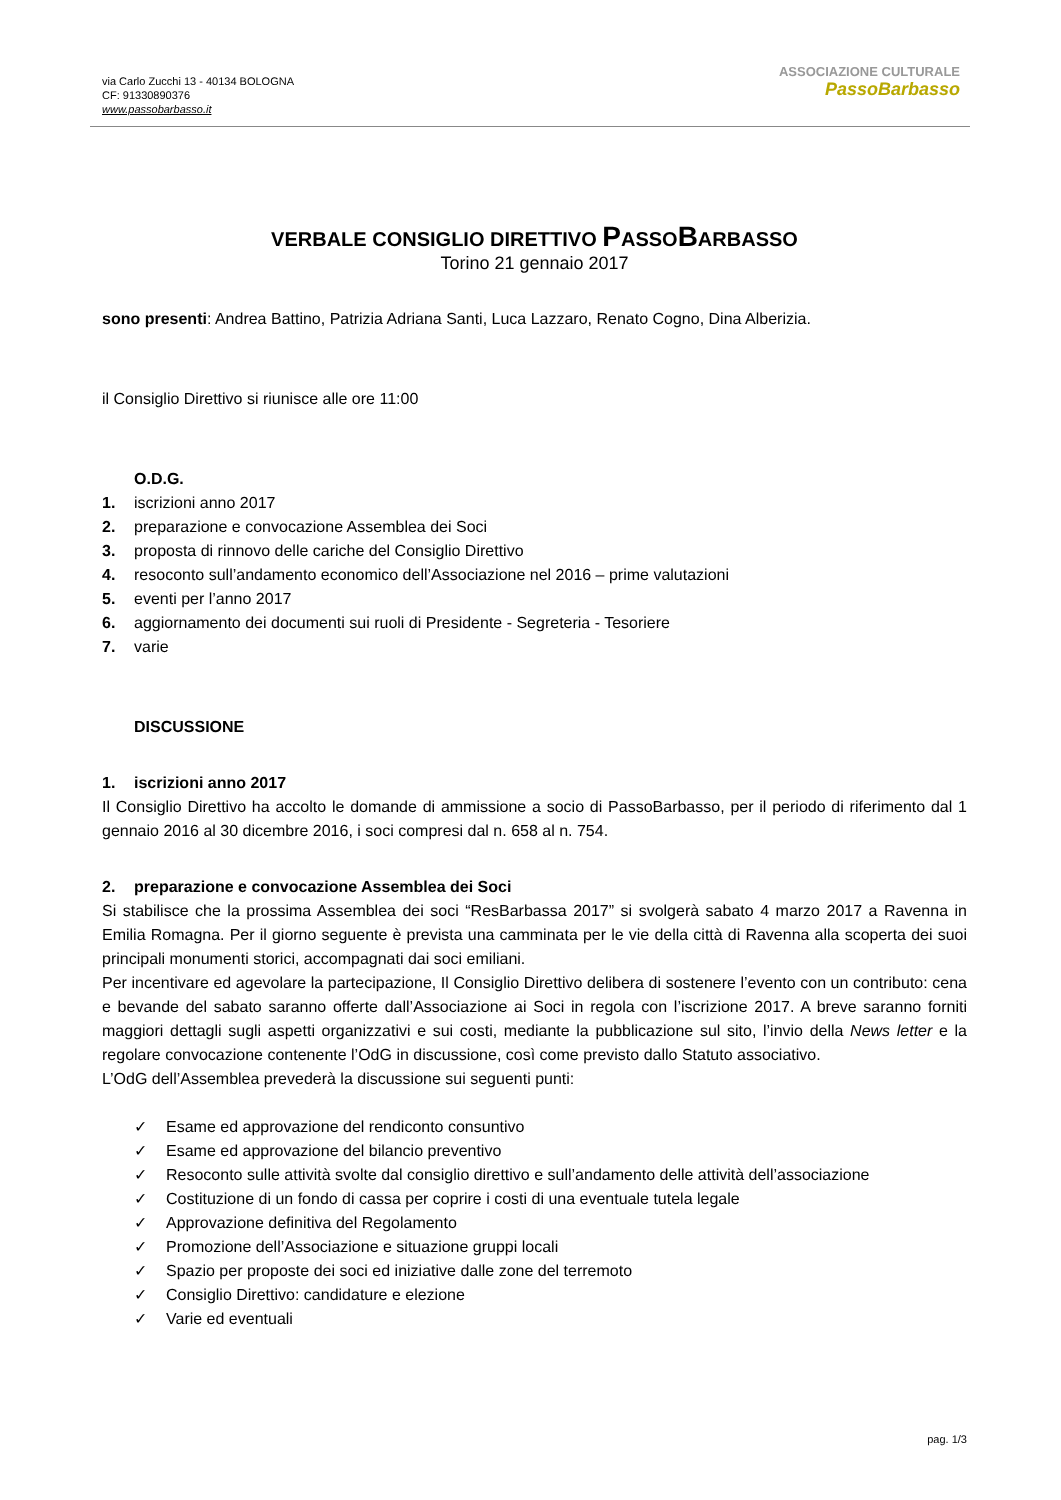via Carlo Zucchi 13 - 40134 BOLOGNA
CF: 91330890376
www.passobarbasso.it
ASSOCIAZIONE CULTURALE
PassoBarbasso
VERBALE CONSIGLIO DIRETTIVO PASSOBARBASSO
Torino 21 gennaio 2017
sono presenti: Andrea Battino, Patrizia Adriana Santi, Luca Lazzaro, Renato Cogno, Dina Alberizia.
il Consiglio Direttivo si riunisce alle ore 11:00
O.D.G.
1. iscrizioni anno 2017
2. preparazione e convocazione Assemblea dei Soci
3. proposta di rinnovo delle cariche del Consiglio Direttivo
4. resoconto sull’andamento economico dell’Associazione nel 2016 – prime valutazioni
5. eventi per l’anno 2017
6. aggiornamento dei documenti sui ruoli di Presidente - Segreteria - Tesoriere
7. varie
DISCUSSIONE
1. iscrizioni anno 2017
Il Consiglio Direttivo ha accolto le domande di ammissione a socio di PassoBarbasso, per il periodo di riferimento dal 1 gennaio 2016 al 30 dicembre 2016, i soci compresi dal n. 658 al n. 754.
2. preparazione e convocazione Assemblea dei Soci
Si stabilisce che la prossima Assemblea dei soci “ResBarbassa 2017” si svolgerà sabato 4 marzo 2017 a Ravenna in Emilia Romagna. Per il giorno seguente è prevista una camminata per le vie della città di Ravenna alla scoperta dei suoi principali monumenti storici, accompagnati dai soci emiliani.
Per incentivare ed agevolare la partecipazione, Il Consiglio Direttivo delibera di sostenere l’evento con un contributo: cena e bevande del sabato saranno offerte dall’Associazione ai Soci in regola con l’iscrizione 2017. A breve saranno forniti maggiori dettagli sugli aspetti organizzativi e sui costi, mediante la pubblicazione sul sito, l’invio della News letter e la regolare convocazione contenente l’OdG in discussione, così come previsto dallo Statuto associativo.
L’OdG dell’Assemblea prevederà la discussione sui seguenti punti:
✓ Esame ed approvazione del rendiconto consuntivo
✓ Esame ed approvazione del bilancio preventivo
✓ Resoconto sulle attività svolte dal consiglio direttivo e sull’andamento delle attività dell’associazione
✓ Costituzione di un fondo di cassa per coprire i costi di una eventuale tutela legale
✓ Approvazione definitiva del Regolamento
✓ Promozione dell’Associazione e situazione gruppi locali
✓ Spazio per proposte dei soci ed iniziative dalle zone del terremoto
✓ Consiglio Direttivo: candidature e elezione
✓ Varie ed eventuali
pag. 1/3